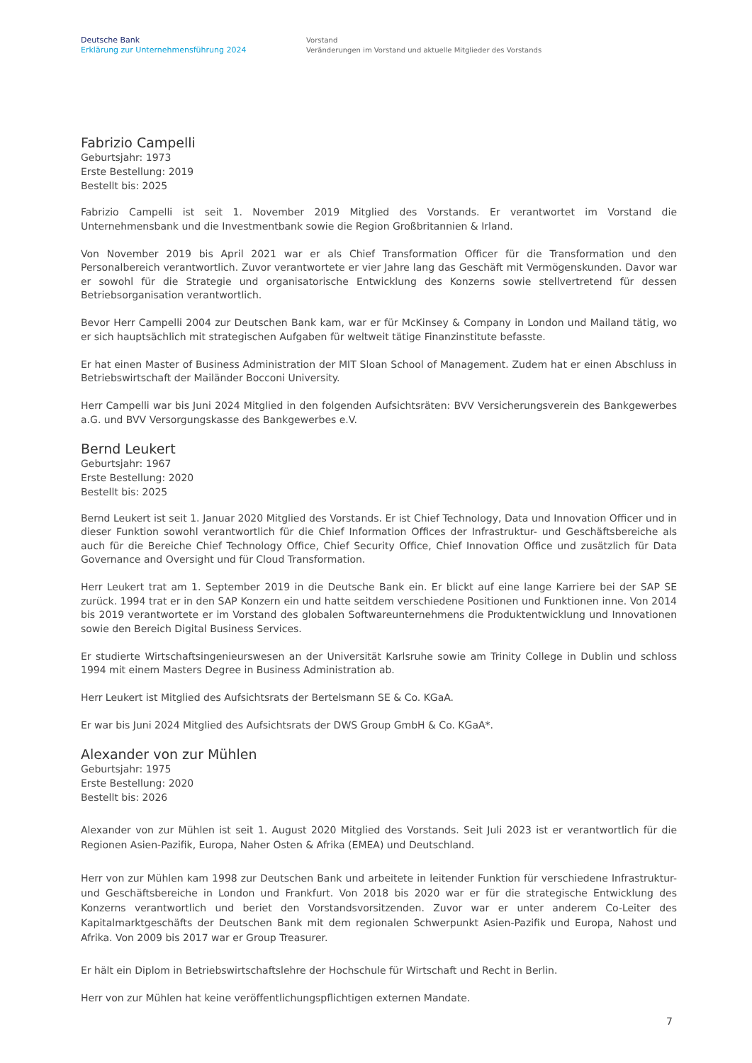Deutsche Bank
Erklärung zur Unternehmensführung 2024
Vorstand
Veränderungen im Vorstand und aktuelle Mitglieder des Vorstands
Fabrizio Campelli
Geburtsjahr: 1973
Erste Bestellung: 2019
Bestellt bis: 2025
Fabrizio Campelli ist seit 1. November 2019 Mitglied des Vorstands. Er verantwortet im Vorstand die Unternehmensbank und die Investmentbank sowie die Region Großbritannien & Irland.
Von November 2019 bis April 2021 war er als Chief Transformation Officer für die Transformation und den Personalbereich verantwortlich. Zuvor verantwortete er vier Jahre lang das Geschäft mit Vermögenskunden. Davor war er sowohl für die Strategie und organisatorische Entwicklung des Konzerns sowie stellvertretend für dessen Betriebsorganisation verantwortlich.
Bevor Herr Campelli 2004 zur Deutschen Bank kam, war er für McKinsey & Company in London und Mailand tätig, wo er sich hauptsächlich mit strategischen Aufgaben für weltweit tätige Finanzinstitute befasste.
Er hat einen Master of Business Administration der MIT Sloan School of Management. Zudem hat er einen Abschluss in Betriebswirtschaft der Mailänder Bocconi University.
Herr Campelli war bis Juni 2024 Mitglied in den folgenden Aufsichtsräten: BVV Versicherungsverein des Bankgewerbes a.G. und BVV Versorgungskasse des Bankgewerbes e.V.
Bernd Leukert
Geburtsjahr: 1967
Erste Bestellung: 2020
Bestellt bis: 2025
Bernd Leukert ist seit 1. Januar 2020 Mitglied des Vorstands. Er ist Chief Technology, Data und Innovation Officer und in dieser Funktion sowohl verantwortlich für die Chief Information Offices der Infrastruktur- und Geschäftsbereiche als auch für die Bereiche Chief Technology Office, Chief Security Office, Chief Innovation Office und zusätzlich für Data Governance and Oversight und für Cloud Transformation.
Herr Leukert trat am 1. September 2019 in die Deutsche Bank ein. Er blickt auf eine lange Karriere bei der SAP SE zurück. 1994 trat er in den SAP Konzern ein und hatte seitdem verschiedene Positionen und Funktionen inne. Von 2014 bis 2019 verantwortete er im Vorstand des globalen Softwareunternehmens die Produktentwicklung und Innovationen sowie den Bereich Digital Business Services.
Er studierte Wirtschaftsingenieurswesen an der Universität Karlsruhe sowie am Trinity College in Dublin und schloss 1994 mit einem Masters Degree in Business Administration ab.
Herr Leukert ist Mitglied des Aufsichtsrats der Bertelsmann SE & Co. KGaA.
Er war bis Juni 2024 Mitglied des Aufsichtsrats der DWS Group GmbH & Co. KGaA*.
Alexander von zur Mühlen
Geburtsjahr: 1975
Erste Bestellung: 2020
Bestellt bis: 2026
Alexander von zur Mühlen ist seit 1. August 2020 Mitglied des Vorstands. Seit Juli 2023 ist er verantwortlich für die Regionen Asien-Pazifik, Europa, Naher Osten & Afrika (EMEA) und Deutschland.
Herr von zur Mühlen kam 1998 zur Deutschen Bank und arbeitete in leitender Funktion für verschiedene Infrastruktur- und Geschäftsbereiche in London und Frankfurt. Von 2018 bis 2020 war er für die strategische Entwicklung des Konzerns verantwortlich und beriet den Vorstandsvorsitzenden. Zuvor war er unter anderem Co-Leiter des Kapitalmarktgeschäfts der Deutschen Bank mit dem regionalen Schwerpunkt Asien-Pazifik und Europa, Nahost und Afrika. Von 2009 bis 2017 war er Group Treasurer.
Er hält ein Diplom in Betriebswirtschaftslehre der Hochschule für Wirtschaft und Recht in Berlin.
Herr von zur Mühlen hat keine veröffentlichungspflichtigen externen Mandate.
7